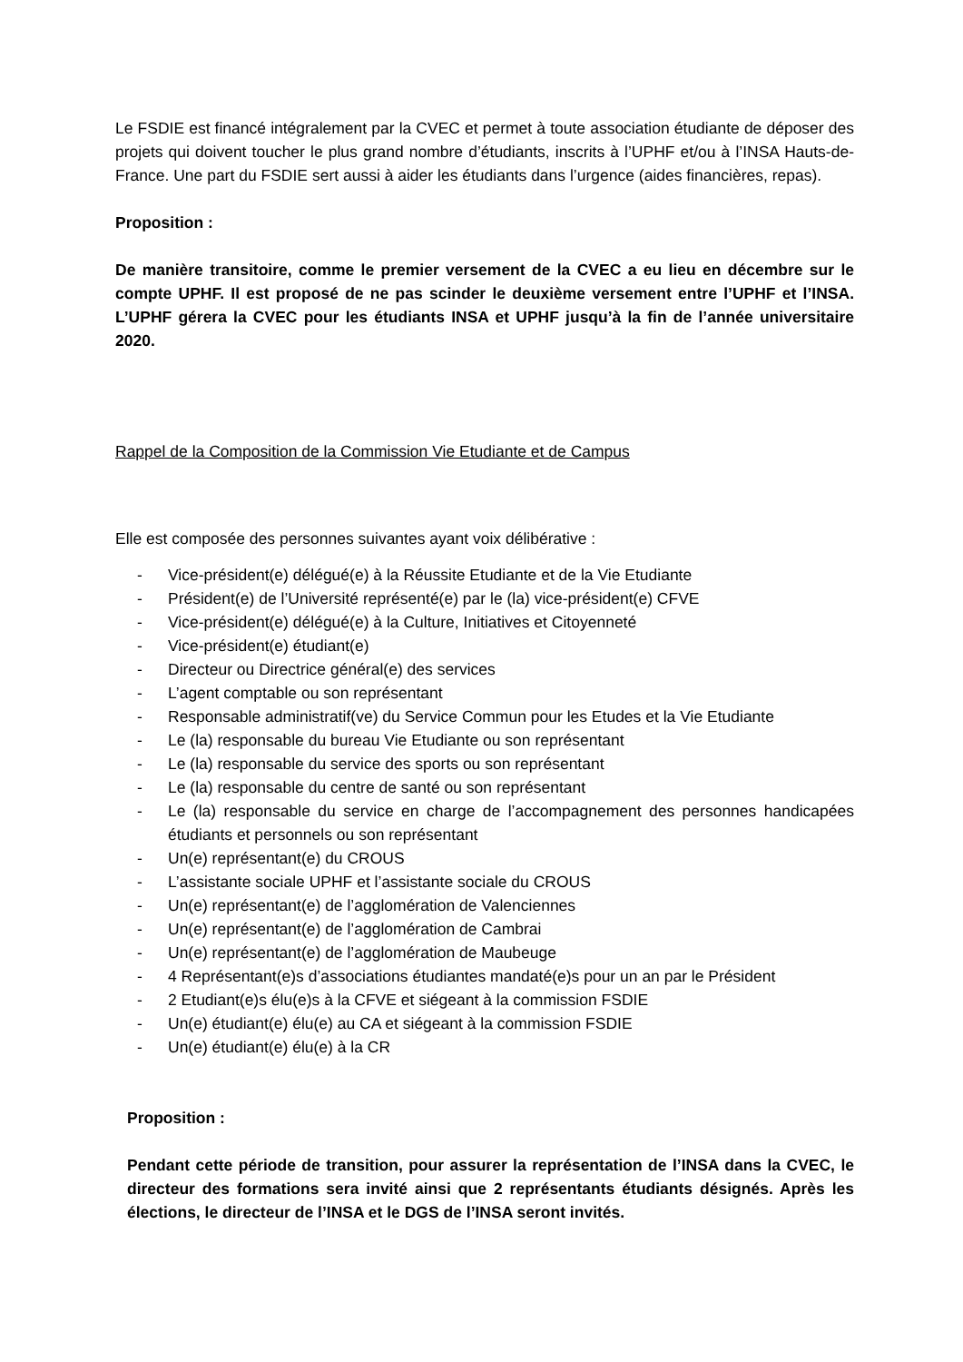Le FSDIE est financé intégralement par la CVEC et permet à toute association étudiante de déposer des projets qui doivent toucher le plus grand nombre d’étudiants, inscrits à l’UPHF et/ou à l’INSA Hauts-de-France. Une part du FSDIE sert aussi à aider les étudiants dans l’urgence (aides financières, repas).
Proposition :
De manière transitoire, comme le premier versement de la CVEC a eu lieu en décembre sur le compte UPHF. Il est proposé de ne pas scinder le deuxième versement entre l’UPHF et l’INSA. L’UPHF gérera la CVEC pour les étudiants INSA et UPHF jusqu’à la fin de l’année universitaire 2020.
Rappel de la Composition de la Commission Vie Etudiante et de Campus
Elle est composée des personnes suivantes ayant voix délibérative :
- Vice-président(e) délégué(e) à la Réussite Etudiante et de la Vie Etudiante
- Président(e) de l’Université représenté(e) par le (la) vice-président(e) CFVE
- Vice-président(e) délégué(e) à la Culture, Initiatives et Citoyenneté
- Vice-président(e) étudiant(e)
- Directeur ou Directrice général(e) des services
- L’agent comptable ou son représentant
- Responsable administratif(ve) du Service Commun pour les Etudes et la Vie Etudiante
- Le (la) responsable du bureau Vie Etudiante ou son représentant
- Le (la) responsable du service des sports ou son représentant
- Le (la) responsable du centre de santé ou son représentant
- Le (la) responsable du service en charge de l’accompagnement des personnes handicapées étudiants et personnels ou son représentant
- Un(e) représentant(e) du CROUS
- L’assistante sociale UPHF et l’assistante sociale du CROUS
- Un(e) représentant(e) de l’agglomération de Valenciennes
- Un(e) représentant(e) de l’agglomération de Cambrai
- Un(e) représentant(e) de l’agglomération de Maubeuge
- 4 Représentant(e)s d’associations étudiantes mandaté(e)s pour un an par le Président
- 2 Etudiant(e)s élu(e)s à la CFVE et siégeant à la commission FSDIE
- Un(e) étudiant(e) élu(e) au CA et siégeant à la commission FSDIE
- Un(e) étudiant(e) élu(e) à la CR
Proposition :
Pendant cette période de transition, pour assurer la représentation de l’INSA dans la CVEC, le directeur des formations sera invité ainsi que 2 représentants étudiants désignés. Après les élections, le directeur de l’INSA et le DGS de l’INSA seront invités.